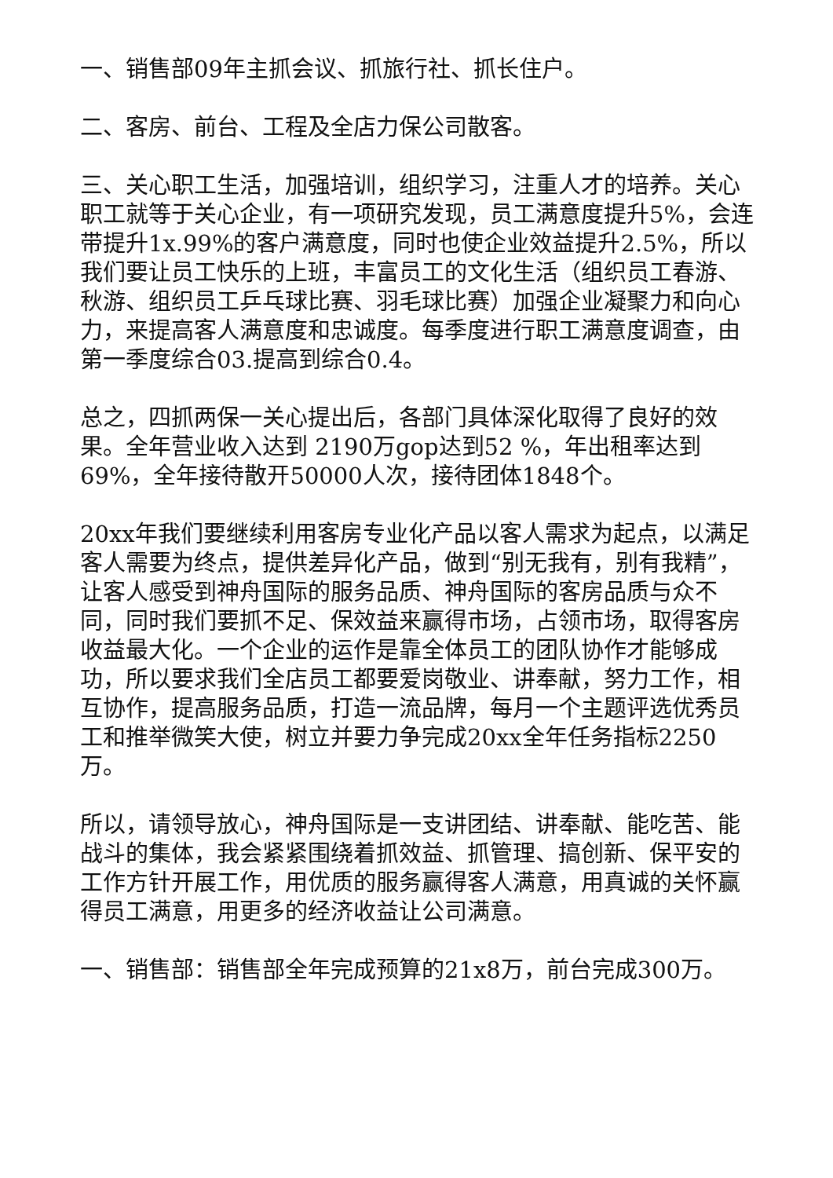一、销售部09年主抓会议、抓旅行社、抓长住户。
二、客房、前台、工程及全店力保公司散客。
三、关心职工生活，加强培训，组织学习，注重人才的培养。关心职工就等于关心企业，有一项研究发现，员工满意度提升5%，会连带提升1x.99%的客户满意度，同时也使企业效益提升2.5%，所以我们要让员工快乐的上班，丰富员工的文化生活（组织员工春游、秋游、组织员工乒乓球比赛、羽毛球比赛）加强企业凝聚力和向心力，来提高客人满意度和忠诚度。每季度进行职工满意度调查，由第一季度综合03.提高到综合0.4。
总之，四抓两保一关心提出后，各部门具体深化取得了良好的效果。全年营业收入达到 2190万gop达到52 %，年出租率达到69%，全年接待散开50000人次，接待团体1848个。
20xx年我们要继续利用客房专业化产品以客人需求为起点，以满足客人需要为终点，提供差异化产品，做到“别无我有，别有我精”，让客人感受到神舟国际的服务品质、神舟国际的客房品质与众不同，同时我们要抓不足、保效益来赢得市场，占领市场，取得客房收益最大化。一个企业的运作是靠全体员工的团队协作才能够成功，所以要求我们全店员工都要爱岗敬业、讲奉献，努力工作，相互协作，提高服务品质，打造一流品牌，每月一个主题评选优秀员工和推举微笑大使，树立并要力争完成20xx全年任务指标2250万。
所以，请领导放心，神舟国际是一支讲团结、讲奉献、能吃苦、能战斗的集体，我会紧紧围绕着抓效益、抓管理、搞创新、保平安的工作方针开展工作，用优质的服务赢得客人满意，用真诚的关怀赢得员工满意，用更多的经济收益让公司满意。
一、销售部：销售部全年完成预算的21x8万，前台完成300万。